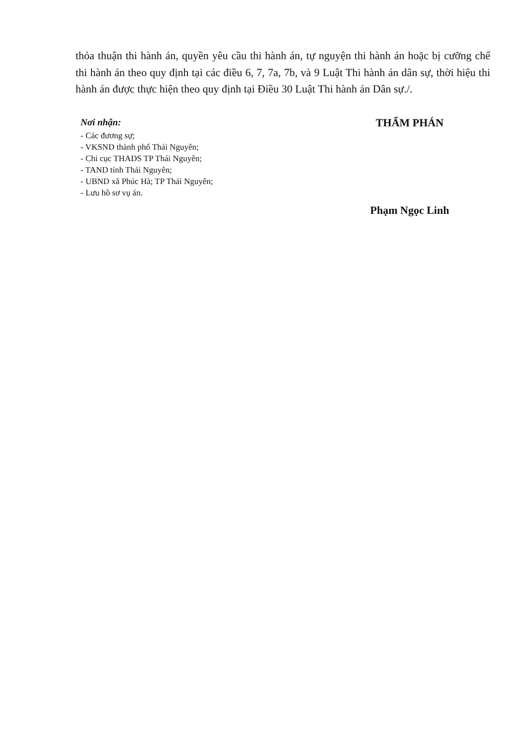thỏa thuận thi hành án, quyền yêu cầu thi hành án, tự nguyện thi hành án hoặc bị cưỡng chế thi hành án theo quy định tại các điều 6, 7, 7a, 7b, và 9 Luật Thi hành án dân sự, thời hiệu thi hành án được thực hiện theo quy định tại Điều 30 Luật Thi hành án Dân sự./.
Nơi nhận:
- Các đương sự;
- VKSND thành phố Thái Nguyên;
- Chi cục THADS TP Thái Nguyên;
- TAND tỉnh Thái Nguyên;
- UBND xã Phúc Hà; TP Thái Nguyên;
- Lưu hồ sơ vụ án.
THẨM PHÁN
Phạm Ngọc Linh